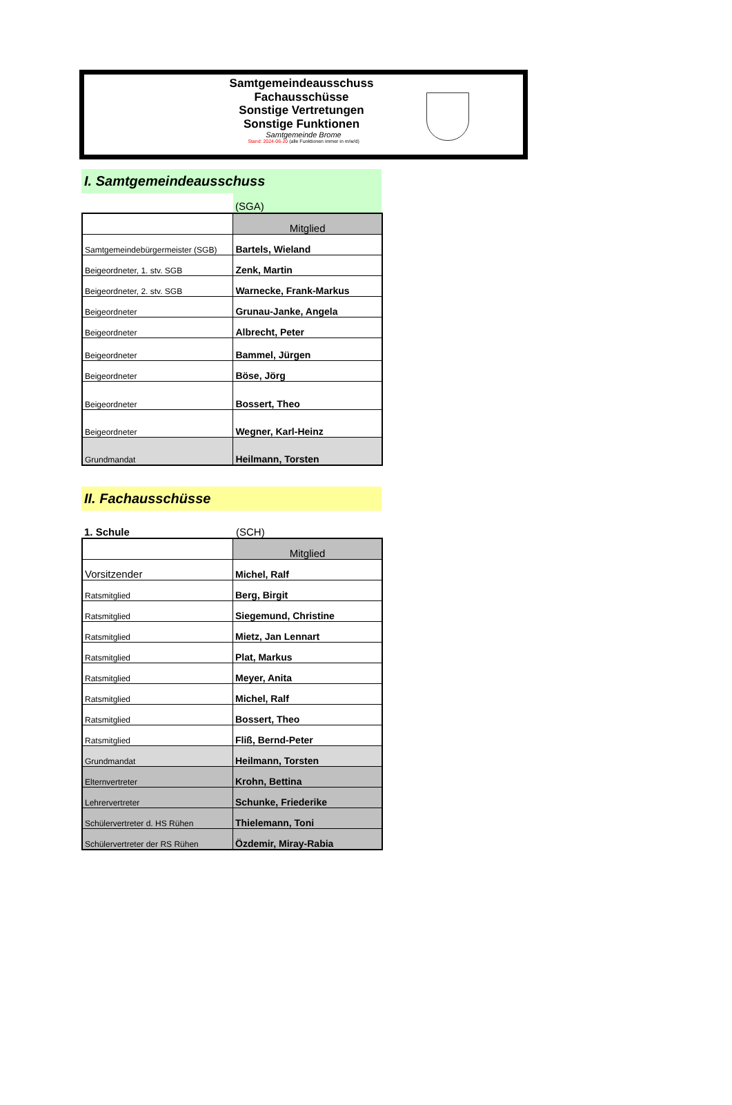Samtgemeindeausschuss
Fachausschüsse
Sonstige Vertretungen
Sonstige Funktionen
Samtgemeinde Brome
Stand: 2024-06-20 (alle Funktionen immer in m/w/d)
I. Samtgemeindeausschuss
(SGA)
| | Mitglied |
| Samtgemeindebürgermeister (SGB) | Bartels, Wieland |
| Beigeordneter, 1. stv. SGB | Zenk, Martin |
| Beigeordneter, 2. stv. SGB | Warnecke, Frank-Markus |
| Beigeordneter | Grunau-Janke, Angela |
| Beigeordneter | Albrecht, Peter |
| Beigeordneter | Bammel, Jürgen |
| Beigeordneter | Böse, Jörg |
| Beigeordneter | Bossert, Theo |
| Beigeordneter | Wegner, Karl-Heinz |
| Grundmandat | Heilmann, Torsten |
II. Fachausschüsse
1. Schule (SCH)
| | Mitglied |
| Vorsitzender | Michel, Ralf |
| Ratsmitglied | Berg, Birgit |
| Ratsmitglied | Siegemund, Christine |
| Ratsmitglied | Mietz, Jan Lennart |
| Ratsmitglied | Plat, Markus |
| Ratsmitglied | Meyer, Anita |
| Ratsmitglied | Michel, Ralf |
| Ratsmitglied | Bossert, Theo |
| Ratsmitglied | Fliß, Bernd-Peter |
| Grundmandat | Heilmann, Torsten |
| Elternvertreter | Krohn, Bettina |
| Lehrervertreter | Schunke, Friederike |
| Schülervertreter d. HS Rühen | Thielemann, Toni |
| Schülervertreter der RS Rühen | Özdemir, Miray-Rabia |